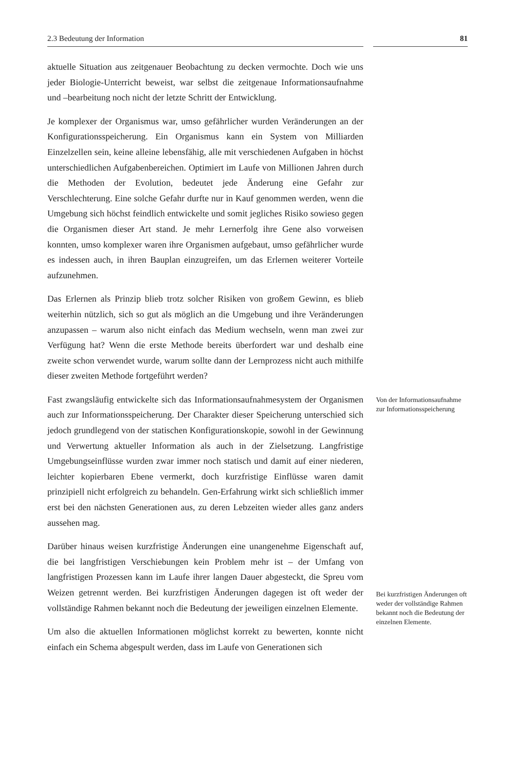2.3 Bedeutung der Information 81
aktuelle Situation aus zeitgenauer Beobachtung zu decken vermochte. Doch wie uns jeder Biologie-Unterricht beweist, war selbst die zeitgenaue Informationsaufnahme und –bearbeitung noch nicht der letzte Schritt der Entwicklung.
Je komplexer der Organismus war, umso gefährlicher wurden Veränderungen an der Konfigurationsspeicherung. Ein Organismus kann ein System von Milliarden Einzelzellen sein, keine alleine lebensfähig, alle mit verschiedenen Aufgaben in höchst unterschiedlichen Aufgabenbereichen. Optimiert im Laufe von Millionen Jahren durch die Methoden der Evolution, bedeutet jede Änderung eine Gefahr zur Verschlechterung. Eine solche Gefahr durfte nur in Kauf genommen werden, wenn die Umgebung sich höchst feindlich entwickelte und somit jegliches Risiko sowieso gegen die Organismen dieser Art stand. Je mehr Lernerfolg ihre Gene also vorweisen konnten, umso komplexer waren ihre Organismen aufgebaut, umso gefährlicher wurde es indessen auch, in ihren Bauplan einzugreifen, um das Erlernen weiterer Vorteile aufzunehmen.
Das Erlernen als Prinzip blieb trotz solcher Risiken von großem Gewinn, es blieb weiterhin nützlich, sich so gut als möglich an die Umgebung und ihre Veränderungen anzupassen – warum also nicht einfach das Medium wechseln, wenn man zwei zur Verfügung hat? Wenn die erste Methode bereits überfordert war und deshalb eine zweite schon verwendet wurde, warum sollte dann der Lernprozess nicht auch mithilfe dieser zweiten Methode fortgeführt werden?
Fast zwangsläufig entwickelte sich das Informationsaufnahmesystem der Organismen auch zur Informationsspeicherung. Der Charakter dieser Speicherung unterschied sich jedoch grundlegend von der statischen Konfigurationskopie, sowohl in der Gewinnung und Verwertung aktueller Information als auch in der Zielsetzung. Langfristige Umgebungseinflüsse wurden zwar immer noch statisch und damit auf einer niederen, leichter kopierbaren Ebene vermerkt, doch kurzfristige Einflüsse waren damit prinzipiell nicht erfolgreich zu behandeln. Gen-Erfahrung wirkt sich schließlich immer erst bei den nächsten Generationen aus, zu deren Lebzeiten wieder alles ganz anders aussehen mag.
Von der Informationsaufnahme zur Informationsspeicherung
Darüber hinaus weisen kurzfristige Änderungen eine unangenehme Eigenschaft auf, die bei langfristigen Verschiebungen kein Problem mehr ist – der Umfang von langfristigen Prozessen kann im Laufe ihrer langen Dauer abgesteckt, die Spreu vom Weizen getrennt werden. Bei kurzfristigen Änderungen dagegen ist oft weder der vollständige Rahmen bekannt noch die Bedeutung der jeweiligen einzelnen Elemente.
Um also die aktuellen Informationen möglichst korrekt zu bewerten, konnte nicht einfach ein Schema abgespult werden, dass im Laufe von Generationen sich
Bei kurzfristigen Änderungen oft weder der vollständige Rahmen bekannt noch die Bedeutung der einzelnen Elemente.